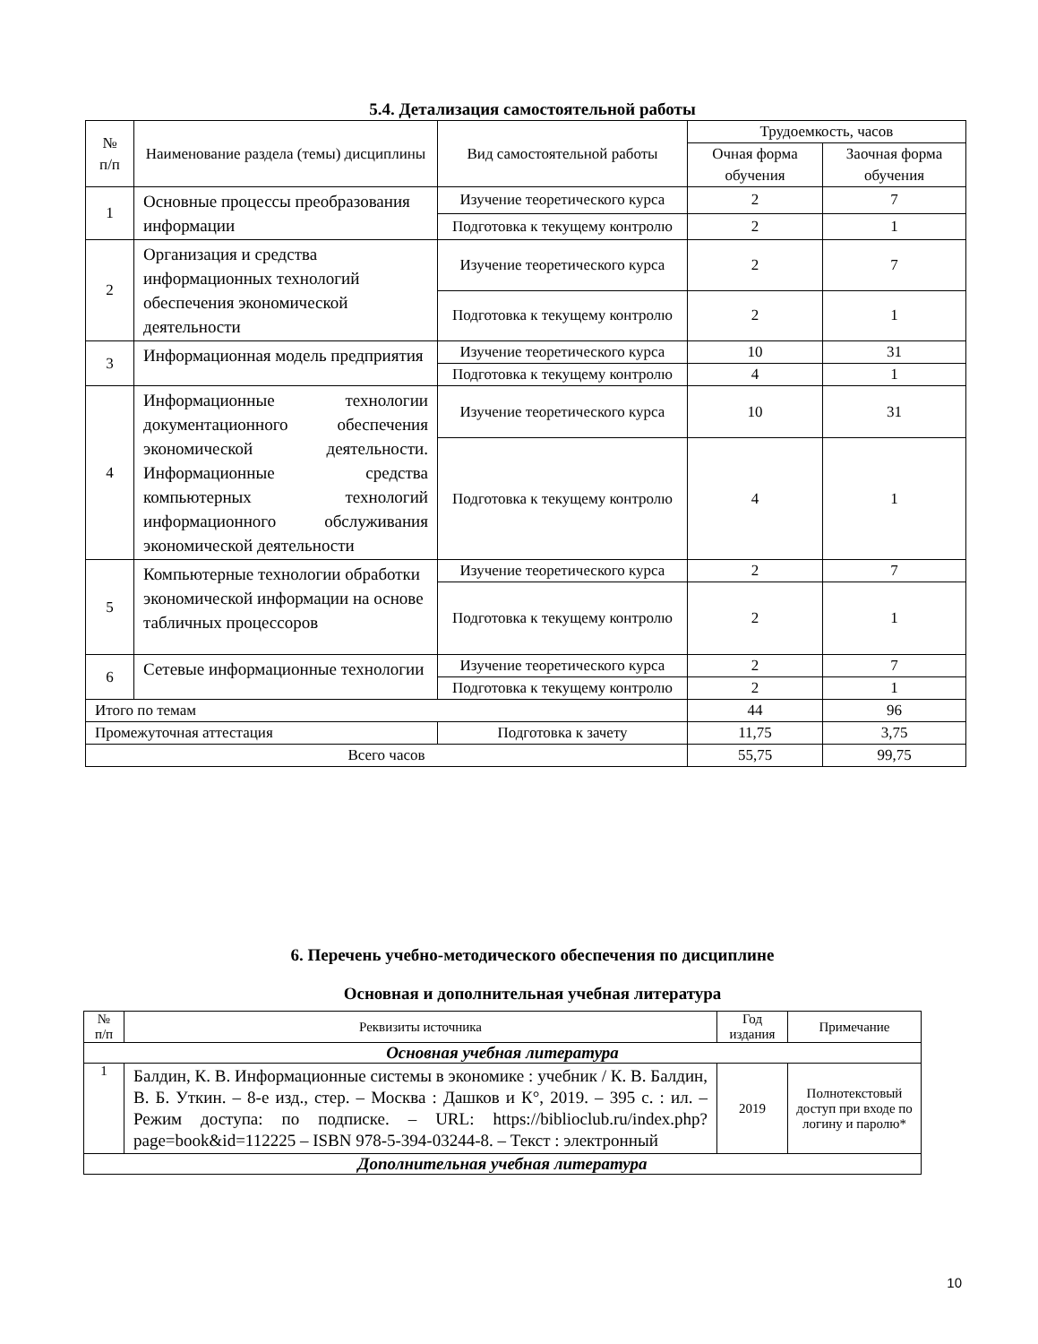5.4. Детализация самостоятельной работы
| № п/п | Наименование раздела (темы) дисциплины | Вид самостоятельной работы | Трудоемкость, часов | |
| --- | --- | --- | --- | --- |
| | | | Очная форма обучения | Заочная форма обучения |
| 1 | Основные процессы преобразования информации | Изучение теоретического курса | 2 | 7 |
| | | Подготовка к текущему контролю | 2 | 1 |
| 2 | Организация и средства информационных технологий обеспечения экономической деятельности | Изучение теоретического курса | 2 | 7 |
| | | Подготовка к текущему контролю | 2 | 1 |
| 3 | Информационная модель предприятия | Изучение теоретического курса | 10 | 31 |
| | | Подготовка к текущему контролю | 4 | 1 |
| 4 | Информационные технологии документационного обеспечения экономической деятельности. Информационные средства компьютерных технологий информационного обслуживания экономической деятельности | Изучение теоретического курса | 10 | 31 |
| | | Подготовка к текущему контролю | 4 | 1 |
| 5 | Компьютерные технологии обработки экономической информации на основе табличных процессоров | Изучение теоретического курса | 2 | 7 |
| | | Подготовка к текущему контролю | 2 | 1 |
| 6 | Сетевые информационные технологии | Изучение теоретического курса | 2 | 7 |
| | | Подготовка к текущему контролю | 2 | 1 |
| Итого по темам | | | 44 | 96 |
| Промежуточная аттестация | | Подготовка к зачету | 11,75 | 3,75 |
| Всего часов | | | 55,75 | 99,75 |
6. Перечень учебно-методического обеспечения по дисциплине
Основная и дополнительная учебная литература
| № п/п | Реквизиты источника | Год издания | Примечание |
| --- | --- | --- | --- |
| Основная учебная литература | | | |
| 1 | Балдин, К. В. Информационные системы в экономике : учебник / К. В. Балдин, В. Б. Уткин. – 8-е изд., стер. – Москва : Дашков и К°, 2019. – 395 с. : ил. – Режим доступа: по подписке. – URL: https://biblioclub.ru/index.php?page=book&id=112225 – ISBN 978-5-394-03244-8. – Текст : электронный | 2019 | Полнотекстовый доступ при входе по логину и паролю* |
| Дополнительная учебная литература | | | |
10